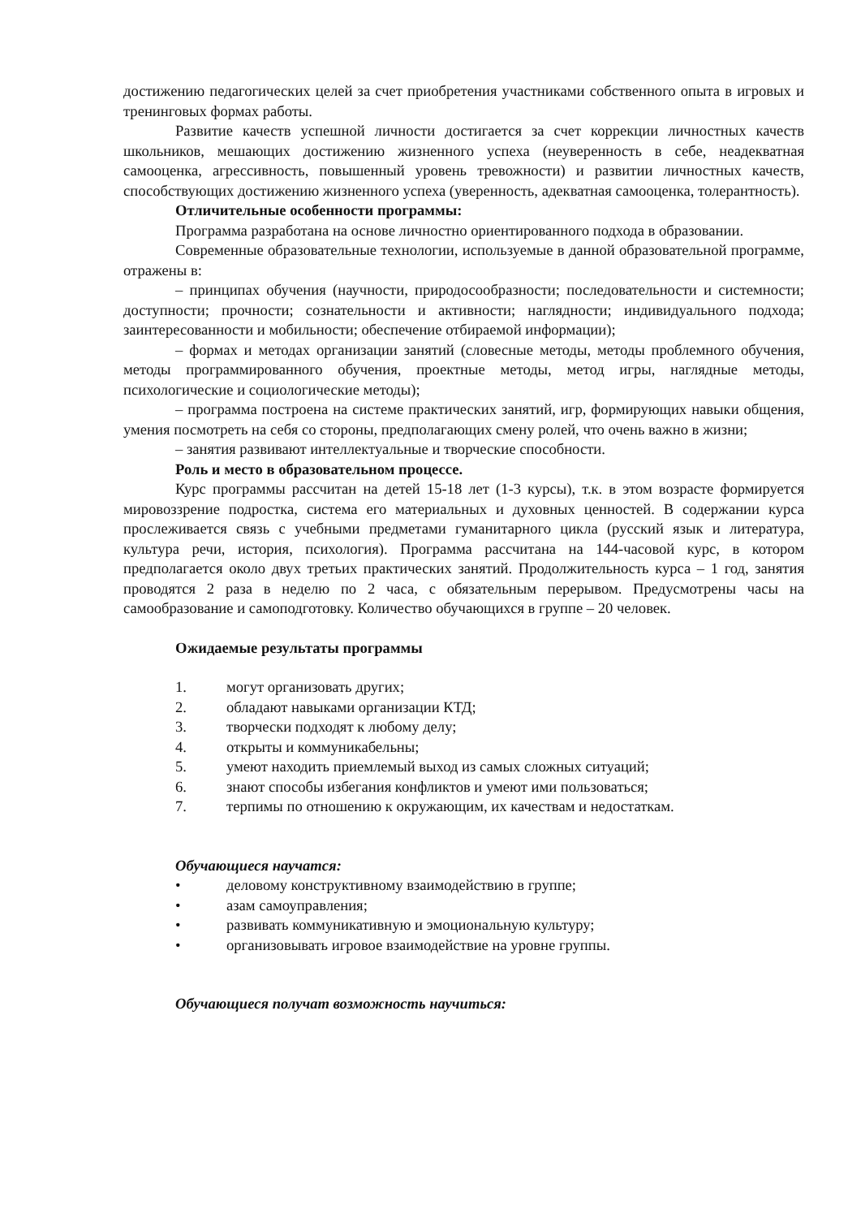достижению педагогических целей за счет приобретения участниками собственного опыта в игровых и тренинговых формах работы.
Развитие качеств успешной личности достигается за счет коррекции личностных качеств школьников, мешающих достижению жизненного успеха (неуверенность в себе, неадекватная самооценка, агрессивность, повышенный уровень тревожности) и развитии личностных качеств, способствующих достижению жизненного успеха (уверенность, адекватная самооценка, толерантность).
Отличительные особенности программы:
Программа разработана на основе личностно ориентированного подхода в образовании.
Современные образовательные технологии, используемые в данной образовательной программе, отражены в:
– принципах обучения (научности, природосообразности; последовательности и системности; доступности; прочности; сознательности и активности; наглядности; индивидуального подхода; заинтересованности и мобильности; обеспечение отбираемой информации);
– формах и методах организации занятий (словесные методы, методы проблемного обучения, методы программированного обучения, проектные методы, метод игры, наглядные методы, психологические и социологические методы);
– программа построена на системе практических занятий, игр, формирующих навыки общения, умения посмотреть на себя со стороны, предполагающих смену ролей, что очень важно в жизни;
– занятия развивают интеллектуальные и творческие способности.
Роль и место в образовательном процессе.
Курс программы рассчитан на детей 15-18 лет (1-3 курсы), т.к. в этом возрасте формируется мировоззрение подростка, система его материальных и духовных ценностей. В содержании курса прослеживается связь с учебными предметами гуманитарного цикла (русский язык и литература, культура речи, история, психология). Программа рассчитана на 144-часовой курс, в котором предполагается около двух третьих практических занятий. Продолжительность курса – 1 год, занятия проводятся 2 раза в неделю по 2 часа, с обязательным перерывом. Предусмотрены часы на самообразование и самоподготовку. Количество обучающихся в группе – 20 человек.
Ожидаемые результаты программы
1. могут организовать других;
2. обладают навыками организации КТД;
3. творчески подходят к любому делу;
4. открыты и коммуникабельны;
5. умеют находить приемлемый выход из самых сложных ситуаций;
6. знают способы избегания конфликтов и умеют ими пользоваться;
7. терпимы по отношению к окружающим, их качествам и недостаткам.
Обучающиеся научатся:
• деловому конструктивному взаимодействию в группе;
• азам самоуправления;
• развивать коммуникативную и эмоциональную культуру;
• организовывать игровое взаимодействие на уровне группы.
Обучающиеся получат возможность научиться: